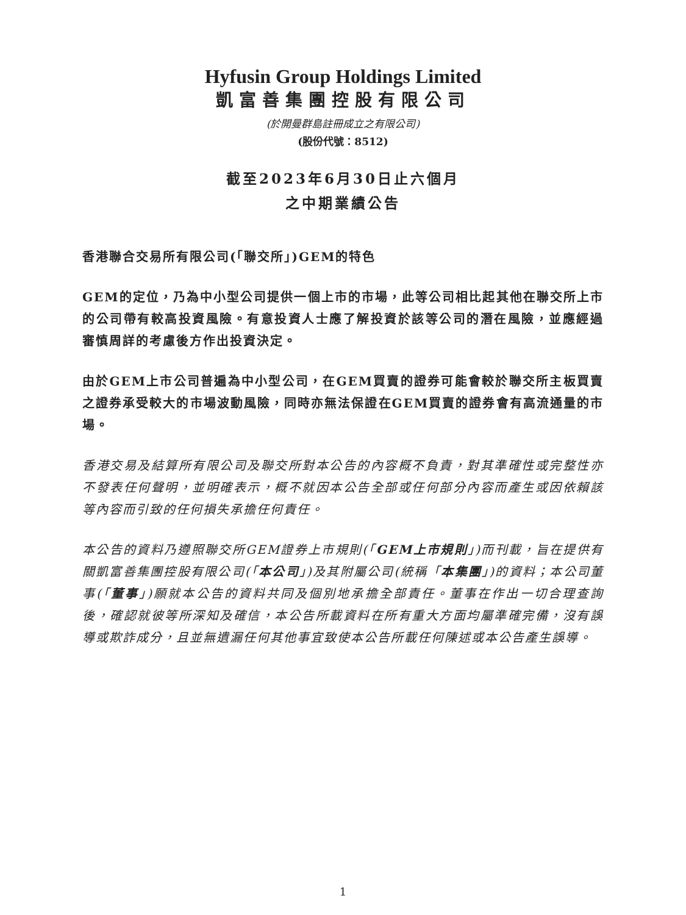Hyfusin Group Holdings Limited
凱富善集團控股有限公司
(於開曼群島註冊成立之有限公司)
(股份代號：8512)
截至2023年6月30日止六個月
之中期業績公告
香港聯合交易所有限公司(「聯交所」)GEM的特色
GEM的定位，乃為中小型公司提供一個上市的市場，此等公司相比起其他在聯交所上市的公司帶有較高投資風險。有意投資人士應了解投資於該等公司的潛在風險，並應經過審慎周詳的考慮後方作出投資決定。
由於GEM上市公司普遍為中小型公司，在GEM買賣的證券可能會較於聯交所主板買賣之證券承受較大的市場波動風險，同時亦無法保證在GEM買賣的證券會有高流通量的市場。
香港交易及結算所有限公司及聯交所對本公告的內容概不負責，對其準確性或完整性亦不發表任何聲明，並明確表示，概不就因本公告全部或任何部分內容而產生或因依賴該等內容而引致的任何損失承擔任何責任。
本公告的資料乃遵照聯交所GEM證券上市規則(「GEM上市規則」)而刊載，旨在提供有關凱富善集團控股有限公司(「本公司」)及其附屬公司(統稱「本集團」)的資料；本公司董事(「董事」)願就本公告的資料共同及個別地承擔全部責任。董事在作出一切合理查詢後，確認就彼等所深知及確信，本公告所載資料在所有重大方面均屬準確完備，沒有誤導或欺詐成分，且並無遺漏任何其他事宜致使本公告所載任何陳述或本公告產生誤導。
1